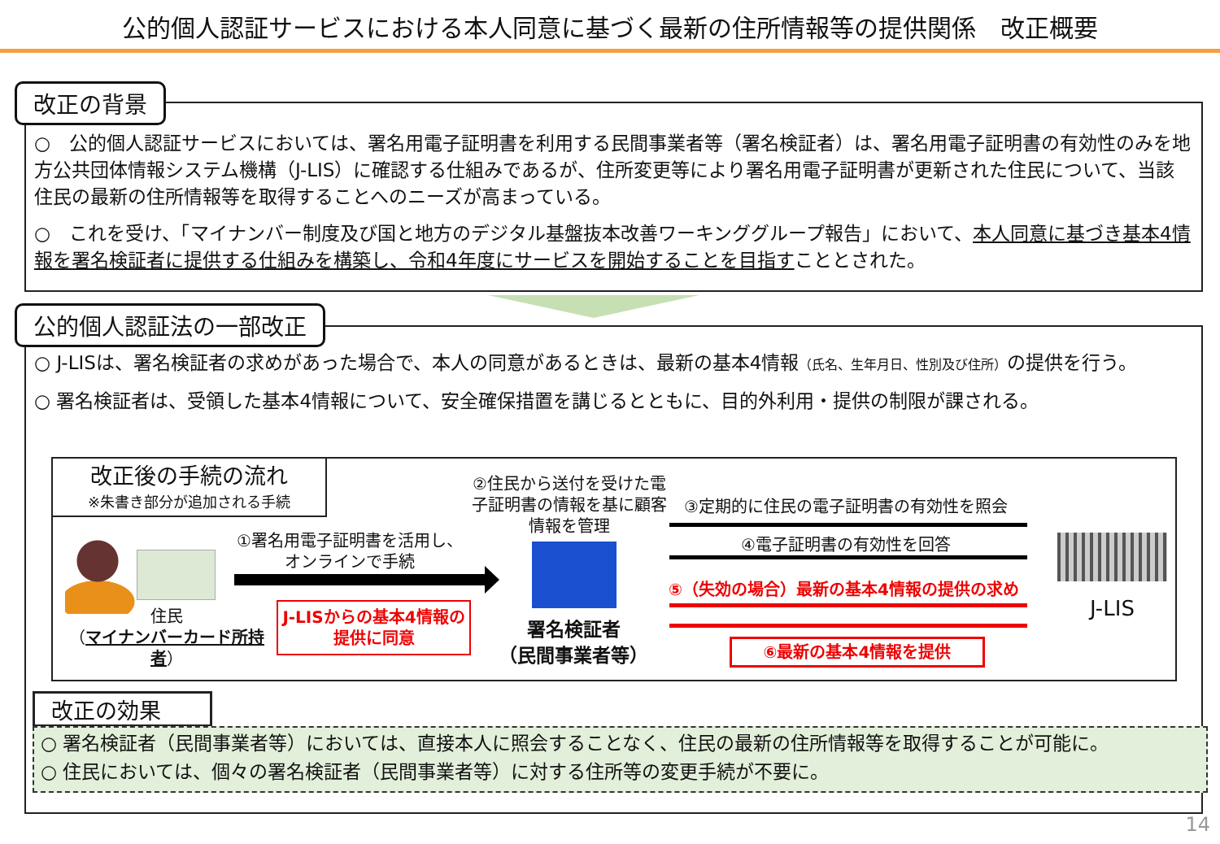公的個人認証サービスにおける本人同意に基づく最新の住所情報等の提供関係　改正概要
改正の背景
○　公的個人認証サービスにおいては、署名用電子証明書を利用する民間事業者等（署名検証者）は、署名用電子証明書の有効性のみを地方公共団体情報システム機構（J-LIS）に確認する仕組みであるが、住所変更等により署名用電子証明書が更新された住民について、当該住民の最新の住所情報等を取得することへのニーズが高まっている。
○　これを受け、「マイナンバー制度及び国と地方のデジタル基盤抜本改善ワーキンググループ報告」において、本人同意に基づき基本4情報を署名検証者に提供する仕組みを構築し、令和4年度にサービスを開始することを目指すこととされた。
公的個人認証法の一部改正
○ J-LISは、署名検証者の求めがあった場合で、本人の同意があるときは、最新の基本4情報（氏名、生年月日、性別及び住所）の提供を行う。
○ 署名検証者は、受領した基本4情報について、安全確保措置を講じるとともに、目的外利用・提供の制限が課される。
改正後の手続の流れ
※朱書き部分が追加される手続
住民
（マイナンバーカード所持者）
①署名用電子証明書を活用し、オンラインで手続
J-LISからの基本4情報の提供に同意
②住民から送付を受けた電子証明書の情報を基に顧客情報を管理
署名検証者
（民間事業者等）
③定期的に住民の電子証明書の有効性を照会
④電子証明書の有効性を回答
⑤（失効の場合）最新の基本4情報の提供の求め
⑥最新の基本4情報を提供
J-LIS
改正の効果
○ 署名検証者（民間事業者等）においては、直接本人に照会することなく、住民の最新の住所情報等を取得することが可能に。
○ 住民においては、個々の署名検証者（民間事業者等）に対する住所等の変更手続が不要に。
14